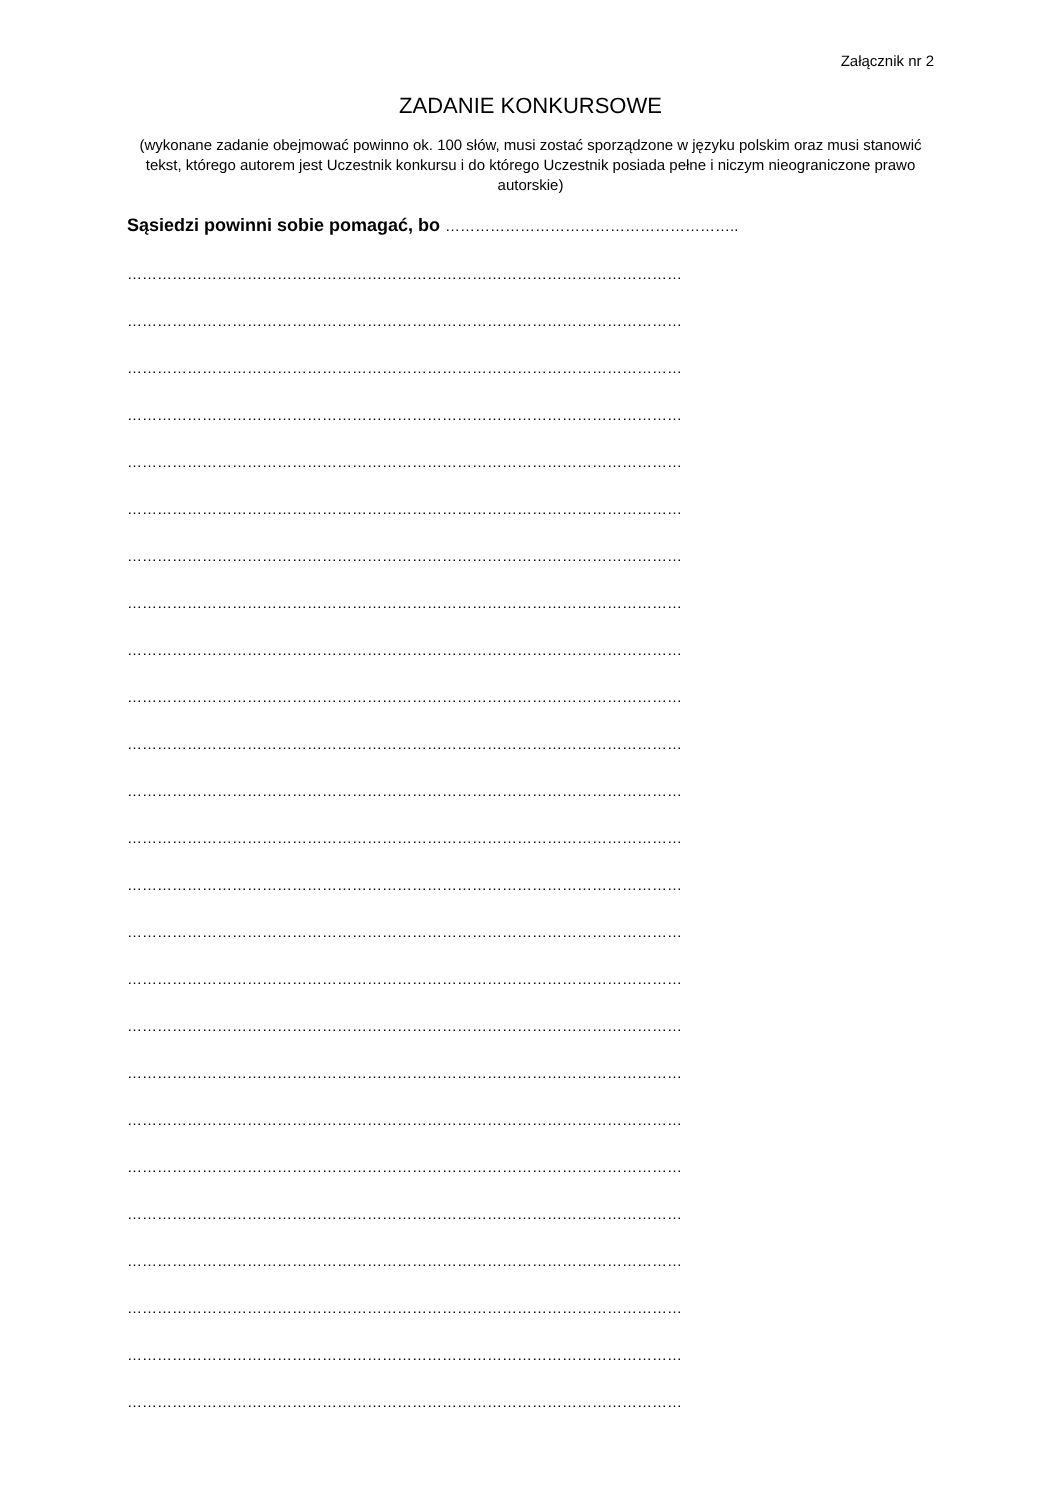Załącznik nr 2
ZADANIE KONKURSOWE
(wykonane zadanie obejmować powinno ok. 100 słów, musi zostać sporządzone w języku polskim oraz musi stanowić tekst, którego autorem jest Uczestnik konkursu i do którego Uczestnik posiada pełne i niczym nieograniczone prawo autorskie)
Sąsiedzi powinni sobie pomagać, bo …………………………………………………..
…………………………………………………………………………………………………
…………………………………………………………………………………………………
…………………………………………………………………………………………………
…………………………………………………………………………………………………
…………………………………………………………………………………………………
…………………………………………………………………………………………………
…………………………………………………………………………………………………
…………………………………………………………………………………………………
…………………………………………………………………………………………………
…………………………………………………………………………………………………
…………………………………………………………………………………………………
…………………………………………………………………………………………………
…………………………………………………………………………………………………
…………………………………………………………………………………………………
…………………………………………………………………………………………………
…………………………………………………………………………………………………
…………………………………………………………………………………………………
…………………………………………………………………………………………………
…………………………………………………………………………………………………
…………………………………………………………………………………………………
…………………………………………………………………………………………………
…………………………………………………………………………………………………
…………………………………………………………………………………………………
…………………………………………………………………………………………………
…………………………………………………………………………………………………